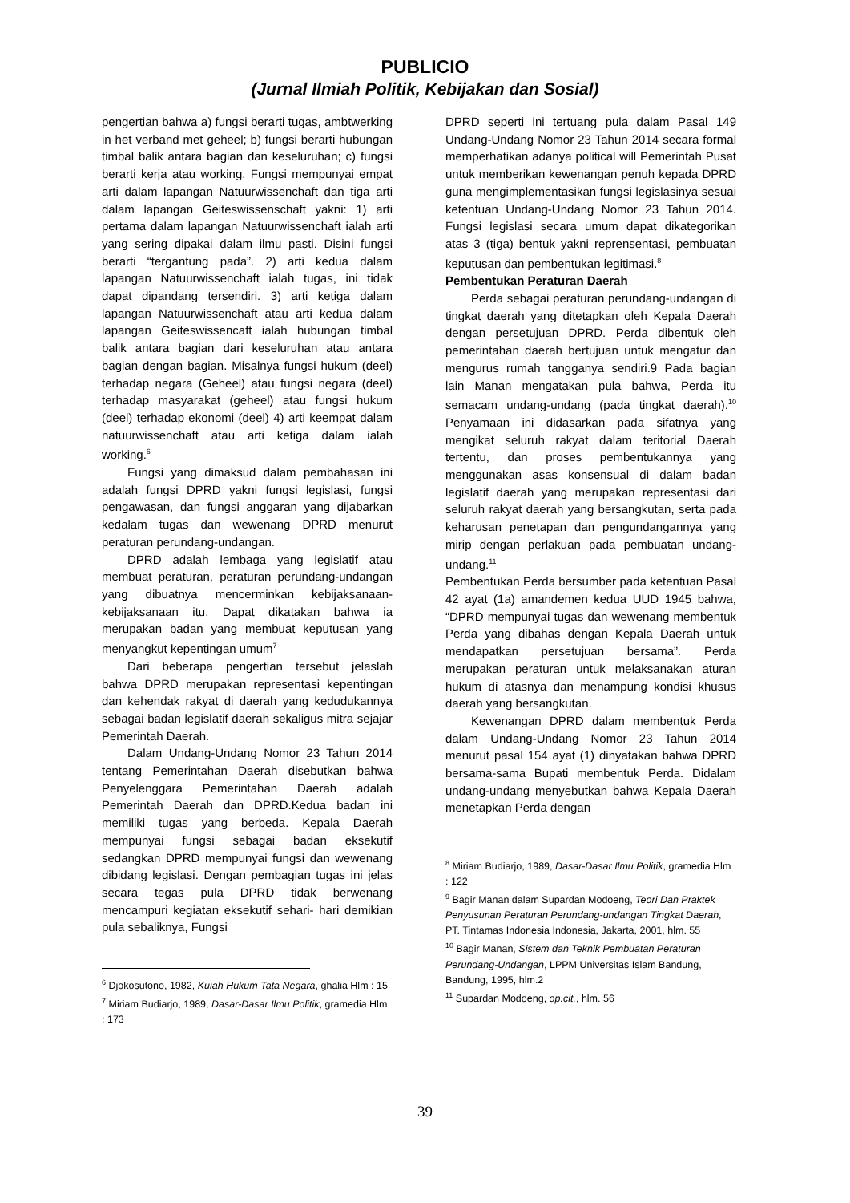PUBLICIO
(Jurnal Ilmiah Politik, Kebijakan dan Sosial)
pengertian bahwa a) fungsi berarti tugas, ambtwerking in het verband met geheel; b) fungsi berarti hubungan timbal balik antara bagian dan keseluruhan; c) fungsi berarti kerja atau working. Fungsi mempunyai empat arti dalam lapangan Natuurwissenchaft dan tiga arti dalam lapangan Geiteswissenschaft yakni: 1) arti pertama dalam lapangan Natuurwissenchaft ialah arti yang sering dipakai dalam ilmu pasti. Disini fungsi berarti “tergantung pada”. 2) arti kedua dalam lapangan Natuurwissenchaft ialah tugas, ini tidak dapat dipandang tersendiri. 3) arti ketiga dalam lapangan Natuurwissenchaft atau arti kedua dalam lapangan Geiteswissencaft ialah hubungan timbal balik antara bagian dari keseluruhan atau antara bagian dengan bagian. Misalnya fungsi hukum (deel) terhadap negara (Geheel) atau fungsi negara (deel) terhadap masyarakat (geheel) atau fungsi hukum (deel) terhadap ekonomi (deel) 4) arti keempat dalam natuurwissenchaft atau arti ketiga dalam ialah working.<sup>6</sup>
Fungsi yang dimaksud dalam pembahasan ini adalah fungsi DPRD yakni fungsi legislasi, fungsi pengawasan, dan fungsi anggaran yang dijabarkan kedalam tugas dan wewenang DPRD menurut peraturan perundang-undangan.
DPRD adalah lembaga yang legislatif atau membuat peraturan, peraturan perundang-undangan yang dibuatnya mencerminkan kebijaksanaan- kebijaksanaan itu. Dapat dikatakan bahwa ia merupakan badan yang membuat keputusan yang menyangkut kepentingan umum<sup>7</sup>
Dari beberapa pengertian tersebut jelaslah bahwa DPRD merupakan representasi kepentingan dan kehendak rakyat di daerah yang kedudukannya sebagai badan legislatif daerah sekaligus mitra sejajar Pemerintah Daerah.
Dalam Undang-Undang Nomor 23 Tahun 2014 tentang Pemerintahan Daerah disebutkan bahwa Penyelenggara Pemerintahan Daerah adalah Pemerintah Daerah dan DPRD.Kedua badan ini memiliki tugas yang berbeda. Kepala Daerah mempunyai fungsi sebagai badan eksekutif sedangkan DPRD mempunyai fungsi dan wewenang dibidang legislasi. Dengan pembagian tugas ini jelas secara tegas pula DPRD tidak berwenang mencampuri kegiatan eksekutif sehari- hari demikian pula sebaliknya, Fungsi
<sup>6</sup> Djokosutono, 1982, Kuiah Hukum Tata Negara, ghalia Hlm : 15
<sup>7</sup> Miriam Budiarjo, 1989, Dasar-Dasar Ilmu Politik, gramedia Hlm : 173
DPRD seperti ini tertuang pula dalam Pasal 149 Undang-Undang Nomor 23 Tahun 2014 secara formal memperhatikan adanya political will Pemerintah Pusat untuk memberikan kewenangan penuh kepada DPRD guna mengimplementasikan fungsi legislasinya sesuai ketentuan Undang-Undang Nomor 23 Tahun 2014. Fungsi legislasi secara umum dapat dikategorikan atas 3 (tiga) bentuk yakni reprensentasi, pembuatan keputusan dan pembentukan legitimasi.<sup>8</sup>
Pembentukan Peraturan Daerah
Perda sebagai peraturan perundang-undangan di tingkat daerah yang ditetapkan oleh Kepala Daerah dengan persetujuan DPRD. Perda dibentuk oleh pemerintahan daerah bertujuan untuk mengatur dan mengurus rumah tangganya sendiri.9 Pada bagian lain Manan mengatakan pula bahwa, Perda itu semacam undang-undang (pada tingkat daerah).<sup>10</sup> Penyamaan ini didasarkan pada sifatnya yang mengikat seluruh rakyat dalam teritorial Daerah tertentu, dan proses pembentukannya yang menggunakan asas konsensual di dalam badan legislatif daerah yang merupakan representasi dari seluruh rakyat daerah yang bersangkutan, serta pada keharusan penetapan dan pengundangannya yang mirip dengan perlakuan pada pembuatan undang-undang.<sup>11</sup>
Pembentukan Perda bersumber pada ketentuan Pasal 42 ayat (1a) amandemen kedua UUD 1945 bahwa, “DPRD mempunyai tugas dan wewenang membentuk Perda yang dibahas dengan Kepala Daerah untuk mendapatkan persetujuan bersama”. Perda merupakan peraturan untuk melaksanakan aturan hukum di atasnya dan menampung kondisi khusus daerah yang bersangkutan.
Kewenangan DPRD dalam membentuk Perda dalam Undang-Undang Nomor 23 Tahun 2014 menurut pasal 154 ayat (1) dinyatakan bahwa DPRD bersama-sama Bupati membentuk Perda. Didalam undang-undang menyebutkan bahwa Kepala Daerah menetapkan Perda dengan
<sup>8</sup> Miriam Budiarjo, 1989, Dasar-Dasar Ilmu Politik, gramedia Hlm : 122
<sup>9</sup> Bagir Manan dalam Supardan Modoeng, Teori Dan Praktek Penyusunan Peraturan Perundang-undangan Tingkat Daerah, PT. Tintamas Indonesia Indonesia, Jakarta, 2001, hlm. 55
<sup>10</sup> Bagir Manan, Sistem dan Teknik Pembuatan Peraturan Perundang-Undangan, LPPM Universitas Islam Bandung, Bandung, 1995, hlm.2
<sup>11</sup> Supardan Modoeng, op.cit., hlm. 56
39